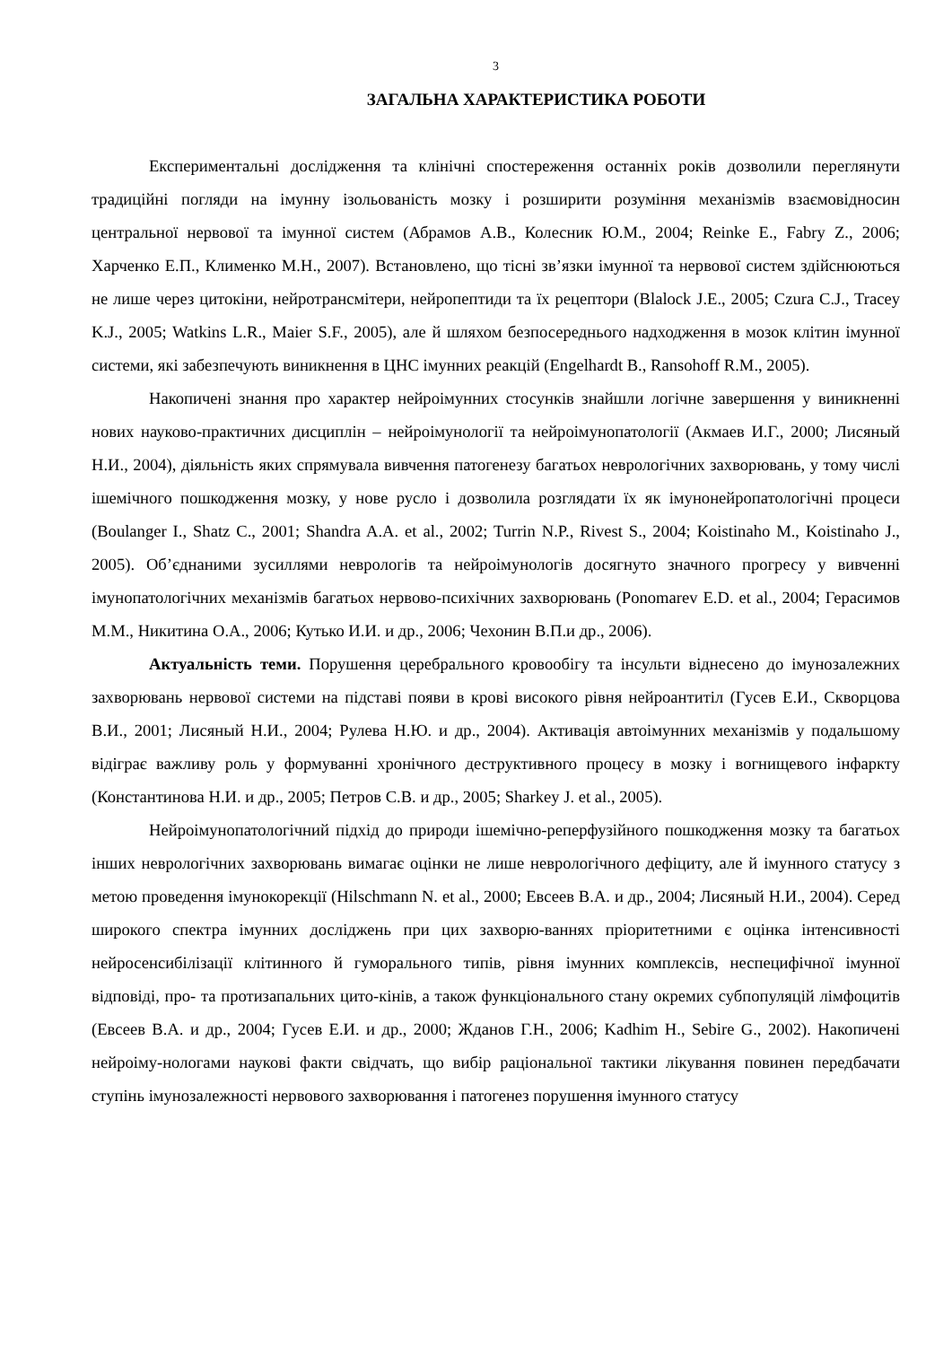3
ЗАГАЛЬНА ХАРАКТЕРИСТИКА РОБОТИ
Експериментальні дослідження та клінічні спостереження останніх років дозволили переглянути традиційні погляди на імунну ізольованість мозку і розширити розуміння механізмів взаємовідносин центральної нервової та імунної систем (Абрамов А.В., Колесник Ю.М., 2004; Reinke E., Fabry Z., 2006; Харченко Е.П., Клименко М.Н., 2007). Встановлено, що тісні зв’язки імунної та нервової систем здійснюються не лише через цитокіни, нейротрансмітери, нейропептиди та їх рецептори (Blalock J.E., 2005; Czura C.J., Tracey K.J., 2005; Watkins L.R., Maier S.F., 2005), але й шляхом безпосереднього надходження в мозок клітин імунної системи, які забезпечують виникнення в ЦНС імунних реакцій (Engelhardt B., Ransohoff R.M., 2005).
Накопичені знання про характер нейроімунних стосунків знайшли логічне завершення у виникненні нових науково-практичних дисциплін – нейроімунології та нейроімунопатології (Акмаев И.Г., 2000; Лисяный Н.И., 2004), діяльність яких спрямувала вивчення патогенезу багатьох неврологічних захворювань, у тому числі ішемічного пошкодження мозку, у нове русло і дозволила розглядати їх як імунонейропатологічні процеси (Boulanger I., Shatz C., 2001; Shandra A.A. et al., 2002; Turrin N.P., Rivest S., 2004; Koistinaho M., Koistinaho J., 2005). Об’єднаними зусиллями неврологів та нейроімунологів досягнуто значного прогресу у вивченні імунопатологічних механізмів багатьох нервово-психічних захворювань (Ponomarev E.D. et al., 2004; Герасимов М.М., Никитина О.А., 2006; Кутько И.И. и др., 2006; Чехонин В.П.и др., 2006).
Актуальність теми. Порушення церебрального кровообігу та інсульти віднесено до імунозалежних захворювань нервової системи на підставі появи в крові високого рівня нейроантитіл (Гусев Е.И., Скворцова В.И., 2001; Лисяный Н.И., 2004; Рулева Н.Ю. и др., 2004). Активація автоімунних механізмів у подальшому відіграє важливу роль у формуванні хронічного деструктивного процесу в мозку і вогнищевого інфаркту (Константинова Н.И. и др., 2005; Петров С.В. и др., 2005; Sharkey J. et al., 2005).
Нейроімунопатологічний підхід до природи ішемічно-реперфузійного пошкодження мозку та багатьох інших неврологічних захворювань вимагає оцінки не лише неврологічного дефіциту, але й імунного статусу з метою проведення імунокорекції (Hilschmann N. et al., 2000; Евсеев В.А. и др., 2004; Лисяный Н.И., 2004). Серед широкого спектра імунних досліджень при цих захворю-ваннях пріоритетними є оцінка інтенсивності нейросенсибілізації клітинного й гуморального типів, рівня імунних комплексів, неспецифічної імунної відповіді, про- та протизапальних цито-кінів, а також функціонального стану окремих субпопуляцій лімфоцитів (Евсеев В.А. и др., 2004; Гусев Е.И. и др., 2000; Жданов Г.Н., 2006; Kadhim H., Sebire G., 2002). Накопичені нейроіму-нологами наукові факти свідчать, що вибір раціональної тактики лікування повинен передбачати ступінь імунозалежності нервового захворювання і патогенез порушення імунного статусу